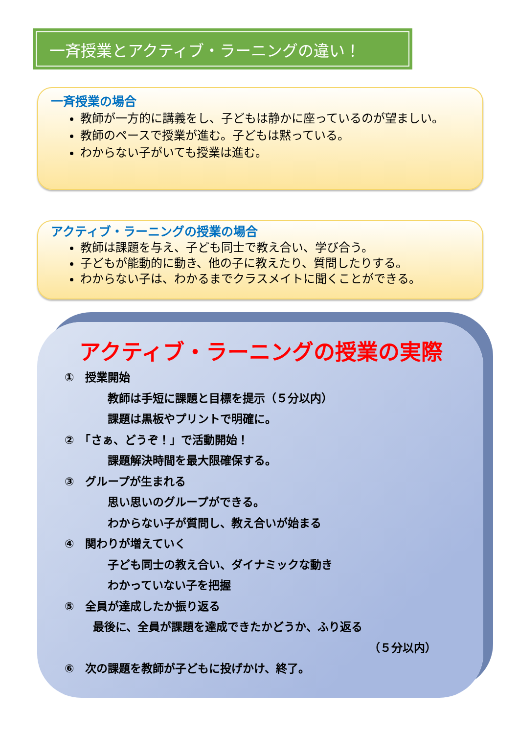一斉授業とアクティブ・ラーニングの違い！
一斉授業の場合
教師が一方的に講義をし、子どもは静かに座っているのが望ましい。
教師のペースで授業が進む。子どもは黙っている。
わからない子がいても授業は進む。
アクティブ・ラーニングの授業の場合
教師は課題を与え、子ども同士で教え合い、学び合う。
子どもが能動的に動き、他の子に教えたり、質問したりする。
わからない子は、わかるまでクラスメイトに聞くことができる。
アクティブ・ラーニングの授業の実際
①　授業開始
教師は手短に課題と目標を提示（５分以内）
課題は黒板やプリントで明確に。
②　「さぁ、どうぞ！」で活動開始！
課題解決時間を最大限確保する。
③　グループが生まれる
思い思いのグループができる。
わからない子が質問し、教え合いが始まる
④　関わりが増えていく
子ども同士の教え合い、ダイナミックな動き
わかっていない子を把握
⑤　全員が達成したか振り返る
最後に、全員が課題を達成できたかどうか、ふり返る
（５分以内）
⑥　次の課題を教師が子どもに投げかけ、終了。